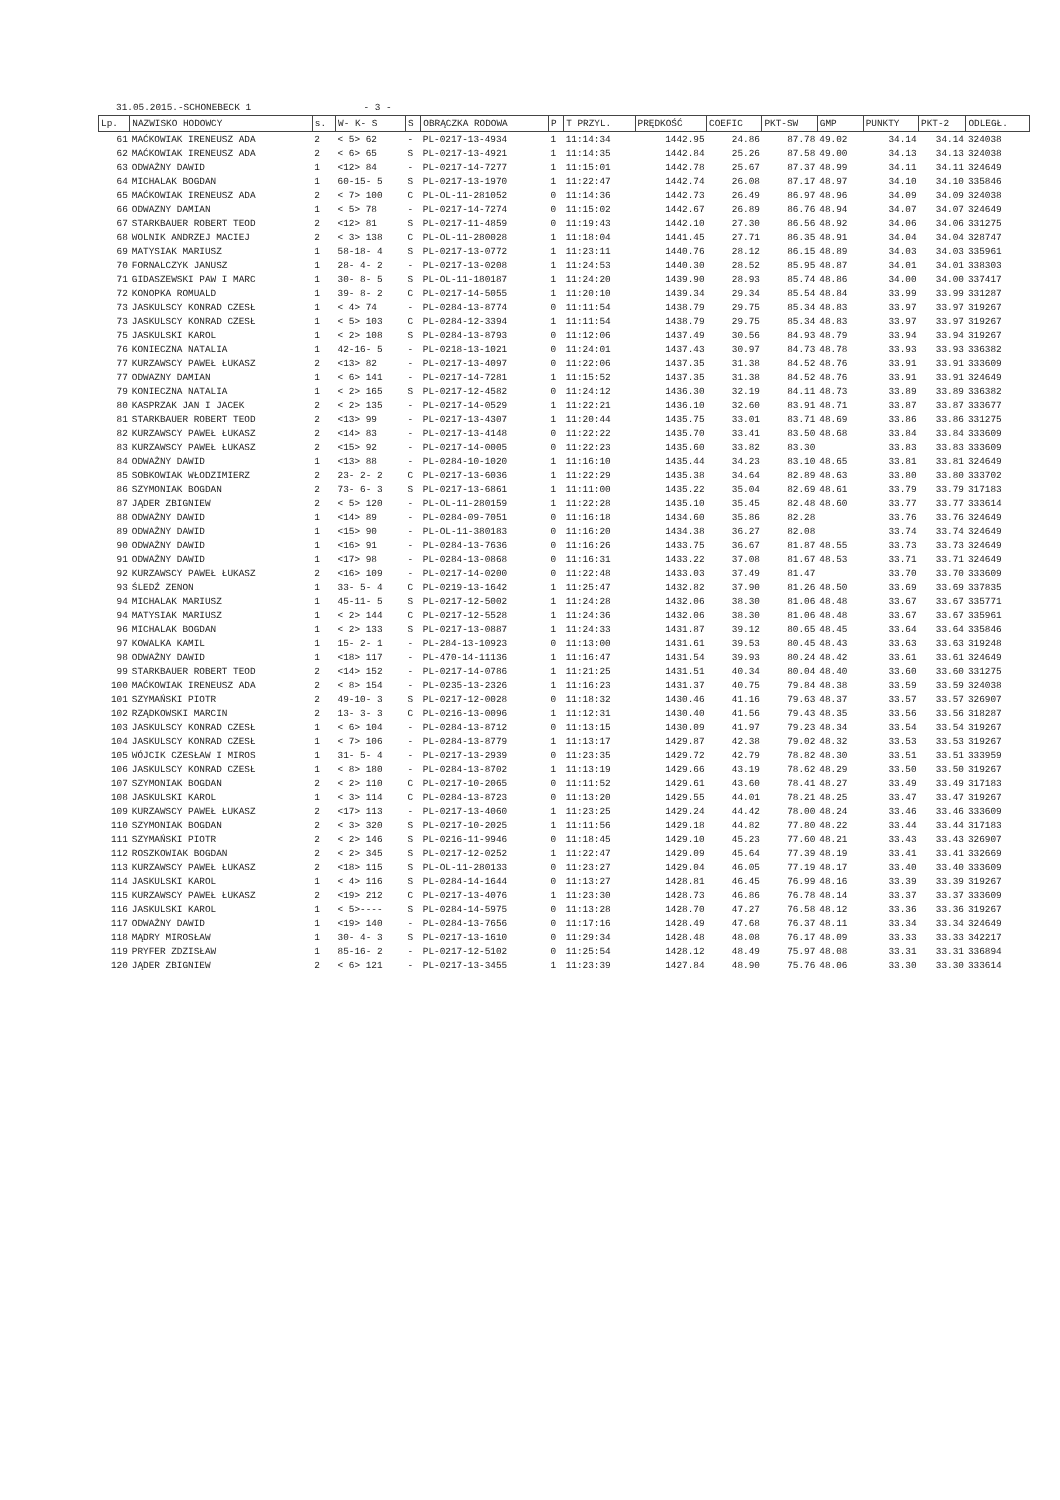31.05.2015.-SCHONEBECK 1 - 3 -
| Lp. | NAZWISKO HODOWCY | s. | W- K- S | S | OBRĄCZKA RODOWA | P | T PRZYL. | PRĘDKOŚĆ | COEFIC | PKT-SW | GMP | PUNKTY | PKT-2 | ODLEGŁ. |
| --- | --- | --- | --- | --- | --- | --- | --- | --- | --- | --- | --- | --- | --- | --- |
| 61 | MAĆKOWIAK IRENEUSZ ADA | 2 | < 5> 62 | - | PL-0217-13-4934 | 1 | 11:14:34 | 1442.95 | 24.86 | 87.78 | 49.02 | 34.14 | 34.14 | 324038 |
| 62 | MAĆKOWIAK IRENEUSZ ADA | 2 | < 6> 65 | S | PL-0217-13-4921 | 1 | 11:14:35 | 1442.84 | 25.26 | 87.58 | 49.00 | 34.13 | 34.13 | 324038 |
| 63 | ODWAŻNY DAWID | 1 | <12> 84 | - | PL-0217-14-7277 | 1 | 11:15:01 | 1442.78 | 25.67 | 87.37 | 48.99 | 34.11 | 34.11 | 324649 |
| 64 | MICHALAK BOGDAN | 1 | 60-15- 5 | S | PL-0217-13-1970 | 1 | 11:22:47 | 1442.74 | 26.08 | 87.17 | 48.97 | 34.10 | 34.10 | 335846 |
| 65 | MAĆKOWIAK IRENEUSZ ADA | 2 | < 7> 100 | C | PL-OL-11-281052 | 0 | 11:14:36 | 1442.73 | 26.49 | 86.97 | 48.96 | 34.09 | 34.09 | 324038 |
| 66 | ODWAZNY DAMIAN | 1 | < 5> 78 | - | PL-0217-14-7274 | 0 | 11:15:02 | 1442.67 | 26.89 | 86.76 | 48.94 | 34.07 | 34.07 | 324649 |
| 67 | STARKBAUER ROBERT TEOD | 2 | <12> 81 | S | PL-0217-11-4859 | 0 | 11:19:43 | 1442.10 | 27.30 | 86.56 | 48.92 | 34.06 | 34.06 | 331275 |
| 68 | WOLNIK ANDRZEJ MACIEJ | 2 | < 3> 138 | C | PL-OL-11-280028 | 1 | 11:18:04 | 1441.45 | 27.71 | 86.35 | 48.91 | 34.04 | 34.04 | 328747 |
| 69 | MATYSIAK MARIUSZ | 1 | 58-18- 4 | S | PL-0217-13-0772 | 1 | 11:23:11 | 1440.76 | 28.12 | 86.15 | 48.89 | 34.03 | 34.03 | 335961 |
| 70 | FORNALCZYK JANUSZ | 1 | 28- 4- 2 | - | PL-0217-13-0208 | 1 | 11:24:53 | 1440.30 | 28.52 | 85.95 | 48.87 | 34.01 | 34.01 | 338303 |
| 71 | GIDASZEWSKI PAW I MARC | 1 | 30- 8- 5 | S | PL-OL-11-180187 | 1 | 11:24:20 | 1439.90 | 28.93 | 85.74 | 48.86 | 34.00 | 34.00 | 337417 |
| 72 | KONOPKA ROMUALD | 1 | 39- 8- 2 | C | PL-0217-14-5055 | 1 | 11:20:10 | 1439.34 | 29.34 | 85.54 | 48.84 | 33.99 | 33.99 | 331287 |
| 73 | JASKULSCY KONRAD CZESŁ | 1 | < 4> 74 | - | PL-0284-13-8774 | 0 | 11:11:54 | 1438.79 | 29.75 | 85.34 | 48.83 | 33.97 | 33.97 | 319267 |
| 73 | JASKULSCY KONRAD CZESŁ | 1 | < 5> 103 | C | PL-0284-12-3394 | 1 | 11:11:54 | 1438.79 | 29.75 | 85.34 | 48.83 | 33.97 | 33.97 | 319267 |
| 75 | JASKULSKI KAROL | 1 | < 2> 108 | S | PL-0284-13-8793 | 0 | 11:12:06 | 1437.49 | 30.56 | 84.93 | 48.79 | 33.94 | 33.94 | 319267 |
| 76 | KONIECZNA NATALIA | 1 | 42-16- 5 | - | PL-0218-13-1021 | 0 | 11:24:01 | 1437.43 | 30.97 | 84.73 | 48.78 | 33.93 | 33.93 | 336382 |
| 77 | KURZAWSCY PAWEŁ ŁUKASZ | 2 | <13> 82 | - | PL-0217-13-4097 | 0 | 11:22:06 | 1437.35 | 31.38 | 84.52 | 48.76 | 33.91 | 33.91 | 333609 |
| 77 | ODWAZNY DAMIAN | 1 | < 6> 141 | - | PL-0217-14-7281 | 1 | 11:15:52 | 1437.35 | 31.38 | 84.52 | 48.76 | 33.91 | 33.91 | 324649 |
| 79 | KONIECZNA NATALIA | 1 | < 2> 165 | S | PL-0217-12-4582 | 0 | 11:24:12 | 1436.30 | 32.19 | 84.11 | 48.73 | 33.89 | 33.89 | 336382 |
| 80 | KASPRZAK JAN I JACEK | 2 | < 2> 135 | - | PL-0217-14-0529 | 1 | 11:22:21 | 1436.10 | 32.60 | 83.91 | 48.71 | 33.87 | 33.87 | 333677 |
| 81 | STARKBAUER ROBERT TEOD | 2 | <13> 99 | - | PL-0217-13-4307 | 1 | 11:20:44 | 1435.75 | 33.01 | 83.71 | 48.69 | 33.86 | 33.86 | 331275 |
| 82 | KURZAWSCY PAWEŁ ŁUKASZ | 2 | <14> 83 | - | PL-0217-13-4148 | 0 | 11:22:22 | 1435.70 | 33.41 | 83.50 | 48.68 | 33.84 | 33.84 | 333609 |
| 83 | KURZAWSCY PAWEŁ ŁUKASZ | 2 | <15> 92 | - | PL-0217-14-0005 | 0 | 11:22:23 | 1435.60 | 33.82 | 83.30 | | 33.83 | 33.83 | 333609 |
| 84 | ODWAŻNY DAWID | 1 | <13> 88 | - | PL-0284-10-1020 | 1 | 11:16:10 | 1435.44 | 34.23 | 83.10 | 48.65 | 33.81 | 33.81 | 324649 |
| 85 | SOBKOWIAK WŁODZIMIERZ | 2 | 23- 2- 2 | C | PL-0217-13-6036 | 1 | 11:22:29 | 1435.38 | 34.64 | 82.89 | 48.63 | 33.80 | 33.80 | 333702 |
| 86 | SZYMONIAK BOGDAN | 2 | 73- 6- 3 | S | PL-0217-13-6861 | 1 | 11:11:00 | 1435.22 | 35.04 | 82.69 | 48.61 | 33.79 | 33.79 | 317183 |
| 87 | JĄDER ZBIGNIEW | 2 | < 5> 120 | - | PL-OL-11-280159 | 1 | 11:22:28 | 1435.10 | 35.45 | 82.48 | 48.60 | 33.77 | 33.77 | 333614 |
| 88 | ODWAŻNY DAWID | 1 | <14> 89 | - | PL-0284-09-7051 | 0 | 11:16:18 | 1434.60 | 35.86 | 82.28 | | 33.76 | 33.76 | 324649 |
| 89 | ODWAŻNY DAWID | 1 | <15> 90 | - | PL-OL-11-380183 | 0 | 11:16:20 | 1434.38 | 36.27 | 82.08 | | 33.74 | 33.74 | 324649 |
| 90 | ODWAŻNY DAWID | 1 | <16> 91 | - | PL-0284-13-7636 | 0 | 11:16:26 | 1433.75 | 36.67 | 81.87 | 48.55 | 33.73 | 33.73 | 324649 |
| 91 | ODWAŻNY DAWID | 1 | <17> 98 | - | PL-0284-13-0868 | 0 | 11:16:31 | 1433.22 | 37.08 | 81.67 | 48.53 | 33.71 | 33.71 | 324649 |
| 92 | KURZAWSCY PAWEŁ ŁUKASZ | 2 | <16> 109 | - | PL-0217-14-0200 | 0 | 11:22:48 | 1433.03 | 37.49 | 81.47 | | 33.70 | 33.70 | 333609 |
| 93 | ŚLEDŹ ZENON | 1 | 33- 5- 4 | C | PL-0219-13-1642 | 1 | 11:25:47 | 1432.82 | 37.90 | 81.26 | 48.50 | 33.69 | 33.69 | 337835 |
| 94 | MICHALAK MARIUSZ | 1 | 45-11- 5 | S | PL-0217-12-5002 | 1 | 11:24:28 | 1432.06 | 38.30 | 81.06 | 48.48 | 33.67 | 33.67 | 335771 |
| 94 | MATYSIAK MARIUSZ | 1 | < 2> 144 | C | PL-0217-12-5528 | 1 | 11:24:36 | 1432.06 | 38.30 | 81.06 | 48.48 | 33.67 | 33.67 | 335961 |
| 96 | MICHALAK BOGDAN | 1 | < 2> 133 | S | PL-0217-13-0887 | 1 | 11:24:33 | 1431.87 | 39.12 | 80.65 | 48.45 | 33.64 | 33.64 | 335846 |
| 97 | KOWALKA KAMIL | 1 | 15- 2- 1 | - | PL-284-13-10923 | 0 | 11:13:00 | 1431.61 | 39.53 | 80.45 | 48.43 | 33.63 | 33.63 | 319248 |
| 98 | ODWAŻNY DAWID | 1 | <18> 117 | - | PL-470-14-11136 | 1 | 11:16:47 | 1431.54 | 39.93 | 80.24 | 48.42 | 33.61 | 33.61 | 324649 |
| 99 | STARKBAUER ROBERT TEOD | 2 | <14> 152 | - | PL-0217-14-0786 | 1 | 11:21:25 | 1431.51 | 40.34 | 80.04 | 48.40 | 33.60 | 33.60 | 331275 |
| 100 | MAĆKOWIAK IRENEUSZ ADA | 2 | < 8> 154 | - | PL-0235-13-2326 | 1 | 11:16:23 | 1431.37 | 40.75 | 79.84 | 48.38 | 33.59 | 33.59 | 324038 |
| 101 | SZYMAŃSKI PIOTR | 2 | 49-10- 3 | S | PL-0217-12-0028 | 0 | 11:18:32 | 1430.46 | 41.16 | 79.63 | 48.37 | 33.57 | 33.57 | 326907 |
| 102 | RZĄDKOWSKI MARCIN | 2 | 13- 3- 3 | C | PL-0216-13-0096 | 1 | 11:12:31 | 1430.40 | 41.56 | 79.43 | 48.35 | 33.56 | 33.56 | 318287 |
| 103 | JASKULSCY KONRAD CZESŁ | 1 | < 6> 104 | - | PL-0284-13-8712 | 0 | 11:13:15 | 1430.09 | 41.97 | 79.23 | 48.34 | 33.54 | 33.54 | 319267 |
| 104 | JASKULSCY KONRAD CZESŁ | 1 | < 7> 106 | - | PL-0284-13-8779 | 1 | 11:13:17 | 1429.87 | 42.38 | 79.02 | 48.32 | 33.53 | 33.53 | 319267 |
| 105 | WÓJCIK CZESŁAW I MIROS | 1 | 31- 5- 4 | - | PL-0217-13-2939 | 0 | 11:23:35 | 1429.72 | 42.79 | 78.82 | 48.30 | 33.51 | 33.51 | 333959 |
| 106 | JASKULSCY KONRAD CZESŁ | 1 | < 8> 180 | - | PL-0284-13-8702 | 1 | 11:13:19 | 1429.66 | 43.19 | 78.62 | 48.29 | 33.50 | 33.50 | 319267 |
| 107 | SZYMONIAK BOGDAN | 2 | < 2> 110 | C | PL-0217-10-2065 | 0 | 11:11:52 | 1429.61 | 43.60 | 78.41 | 48.27 | 33.49 | 33.49 | 317183 |
| 108 | JASKULSKI KAROL | 1 | < 3> 114 | C | PL-0284-13-8723 | 0 | 11:13:20 | 1429.55 | 44.01 | 78.21 | 48.25 | 33.47 | 33.47 | 319267 |
| 109 | KURZAWSCY PAWEŁ ŁUKASZ | 2 | <17> 113 | - | PL-0217-13-4060 | 1 | 11:23:25 | 1429.24 | 44.42 | 78.00 | 48.24 | 33.46 | 33.46 | 333609 |
| 110 | SZYMONIAK BOGDAN | 2 | < 3> 320 | S | PL-0217-10-2025 | 1 | 11:11:56 | 1429.18 | 44.82 | 77.80 | 48.22 | 33.44 | 33.44 | 317183 |
| 111 | SZYMAŃSKI PIOTR | 2 | < 2> 146 | S | PL-0216-11-9946 | 0 | 11:18:45 | 1429.10 | 45.23 | 77.60 | 48.21 | 33.43 | 33.43 | 326907 |
| 112 | ROSZKOWIAK BOGDAN | 2 | < 2> 345 | S | PL-0217-12-0252 | 1 | 11:22:47 | 1429.09 | 45.64 | 77.39 | 48.19 | 33.41 | 33.41 | 332669 |
| 113 | KURZAWSCY PAWEŁ ŁUKASZ | 2 | <18> 115 | S | PL-OL-11-280133 | 0 | 11:23:27 | 1429.04 | 46.05 | 77.19 | 48.17 | 33.40 | 33.40 | 333609 |
| 114 | JASKULSKI KAROL | 1 | < 4> 116 | S | PL-0284-14-1644 | 0 | 11:13:27 | 1428.81 | 46.45 | 76.99 | 48.16 | 33.39 | 33.39 | 319267 |
| 115 | KURZAWSCY PAWEŁ ŁUKASZ | 2 | <19> 212 | C | PL-0217-13-4076 | 1 | 11:23:30 | 1428.73 | 46.86 | 76.78 | 48.14 | 33.37 | 33.37 | 333609 |
| 116 | JASKULSKI KAROL | 1 | < 5>---- | S | PL-0284-14-5975 | 0 | 11:13:28 | 1428.70 | 47.27 | 76.58 | 48.12 | 33.36 | 33.36 | 319267 |
| 117 | ODWAŻNY DAWID | 1 | <19> 140 | - | PL-0284-13-7656 | 0 | 11:17:16 | 1428.49 | 47.68 | 76.37 | 48.11 | 33.34 | 33.34 | 324649 |
| 118 | MĄDRY MIROSŁAW | 1 | 30- 4- 3 | S | PL-0217-13-1610 | 0 | 11:29:34 | 1428.48 | 48.08 | 76.17 | 48.09 | 33.33 | 33.33 | 342217 |
| 119 | PRYFER ZDZISŁAW | 1 | 85-16- 2 | - | PL-0217-12-5102 | 0 | 11:25:54 | 1428.12 | 48.49 | 75.97 | 48.08 | 33.31 | 33.31 | 336894 |
| 120 | JĄDER ZBIGNIEW | 2 | < 6> 121 | - | PL-0217-13-3455 | 1 | 11:23:39 | 1427.84 | 48.90 | 75.76 | 48.06 | 33.30 | 33.30 | 333614 |